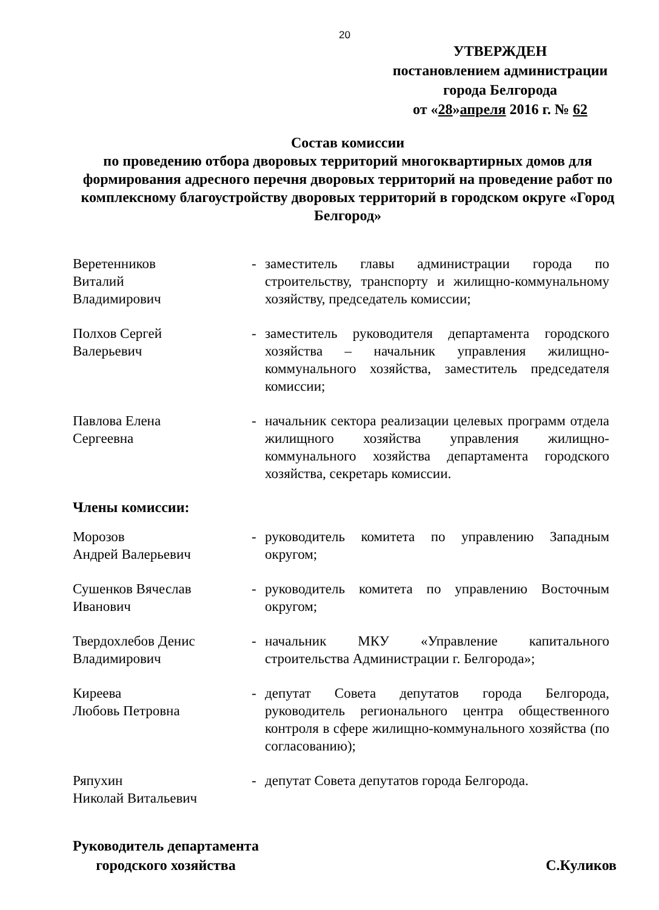20
УТВЕРЖДЕН
постановлением администрации
города Белгорода
от «28»апреля 2016 г. № 62
Состав комиссии
по проведению отбора дворовых территорий многоквартирных домов для формирования адресного перечня дворовых территорий на проведение работ по комплексному благоустройству дворовых территорий в городском округе «Город Белгород»
| Веретенников Виталий Владимирович | - | заместитель главы администрации города по строительству, транспорту и жилищно-коммунальному хозяйству, председатель комиссии; |
| Полхов Сергей Валерьевич | - | заместитель руководителя департамента городского хозяйства – начальник управления жилищно-коммунального хозяйства, заместитель председателя комиссии; |
| Павлова Елена Сергеевна | - | начальник сектора реализации целевых программ отдела жилищного хозяйства управления жилищно-коммунального хозяйства департамента городского хозяйства, секретарь комиссии. |
Члены комиссии:
| Морозов Андрей Валерьевич | - | руководитель комитета по управлению Западным округом; |
| Сушенков Вячеслав Иванович | - | руководитель комитета по управлению Восточным округом; |
| Твердохлебов Денис Владимирович | - | начальник МКУ «Управление капитального строительства Администрации г. Белгорода»; |
| Киреева Любовь Петровна | - | депутат Совета депутатов города Белгорода, руководитель регионального центра общественного контроля в сфере жилищно-коммунального хозяйства (по согласованию); |
| Ряпухин Николай Витальевич | - | депутат Совета депутатов города Белгорода. |
Руководитель департамента
городского хозяйства
С.Куликов